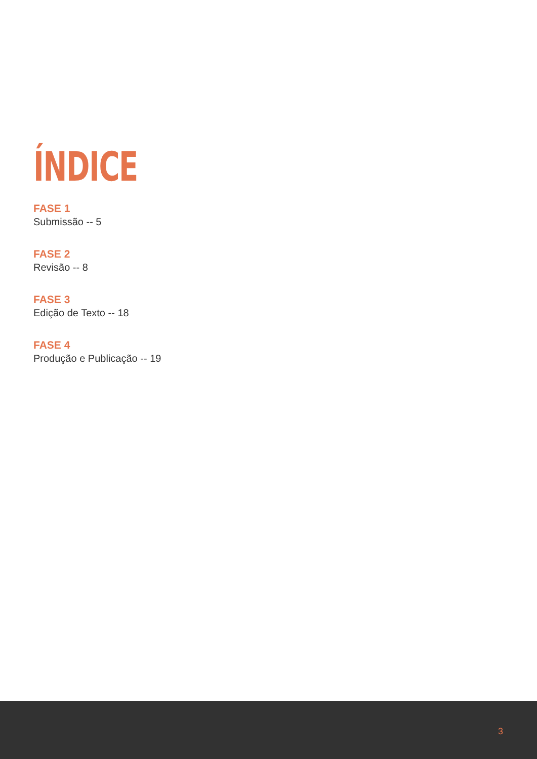ÍNDICE
FASE 1
Submissão -- 5
FASE 2
Revisão -- 8
FASE 3
Edição de Texto -- 18
FASE 4
Produção e Publicação -- 19
3